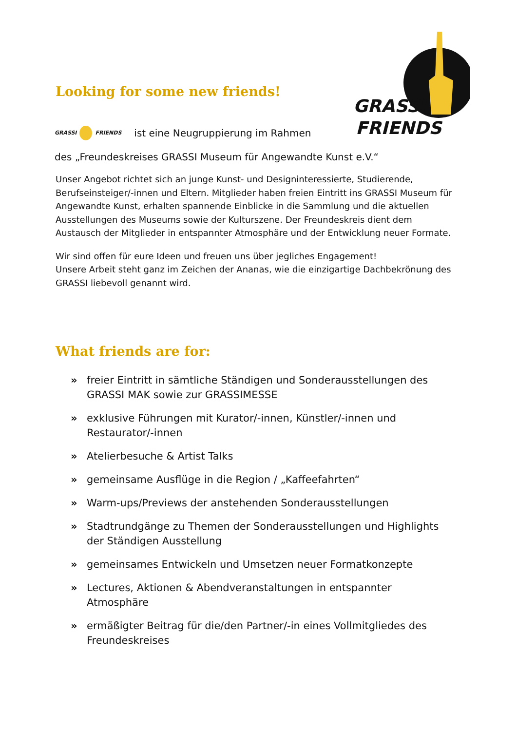GRASSI
FRIENDS
Looking for some new friends!
GRASSI FRIENDS ist eine Neugruppierung im Rahmen
des „Freundeskreises GRASSI Museum für Angewandte Kunst e.V.“
Unser Angebot richtet sich an junge Kunst- und Designinteressierte, Studierende, Berufseinsteiger/-innen und Eltern. Mitglieder haben freien Eintritt ins GRASSI Museum für Angewandte Kunst, erhalten spannende Einblicke in die Sammlung und die aktuellen Ausstellungen des Museums sowie der Kulturszene. Der Freundeskreis dient dem Austausch der Mitglieder in entspannter Atmosphäre und der Entwicklung neuer Formate.
Wir sind offen für eure Ideen und freuen uns über jegliches Engagement!
Unsere Arbeit steht ganz im Zeichen der Ananas, wie die einzigartige Dachbekrönung des GRASSI liebevoll genannt wird.
What friends are for:
» freier Eintritt in sämtliche Ständigen und Sonderausstellungen des GRASSI MAK sowie zur GRASSIMESSE
» exklusive Führungen mit Kurator/-innen, Künstler/-innen und Restaurator/-innen
» Atelierbesuche & Artist Talks
» gemeinsame Ausflüge in die Region / „Kaffeefahrten“
» Warm-ups/Previews der anstehenden Sonderausstellungen
» Stadtrundgänge zu Themen der Sonderausstellungen und Highlights der Ständigen Ausstellung
» gemeinsames Entwickeln und Umsetzen neuer Formatkonzepte
» Lectures, Aktionen & Abendveranstaltungen in entspannter Atmosphäre
» ermäßigter Beitrag für die/den Partner/-in eines Vollmitgliedes des Freundeskreises